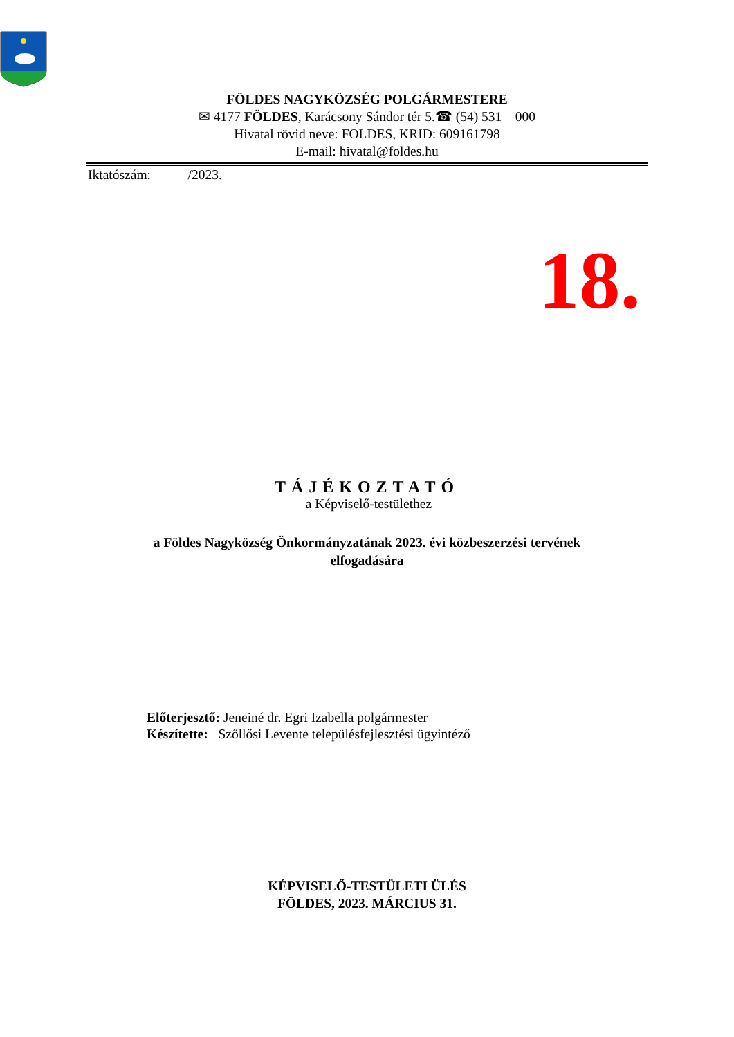FÖLDES NAGYKÖZSÉG POLGÁRMESTERE
✉ 4177 FÖLDES, Karácsony Sándor tér 5.☎ (54) 531 – 000
Hivatal rövid neve: FOLDES, KRID: 609161798
E-mail: hivatal@foldes.hu
Iktatószám: /2023.
18.
TÁJÉKOZTATÓ
– a Képviselő-testülethez–
a Földes Nagyközség Önkormányzatának 2023. évi közbeszerzési tervének
elfogadására
Előterjesztő: Jeneiné dr. Egri Izabella polgármester
Készítette: Szőllősi Levente településfejlesztési ügyintéző
KÉPVISELŐ-TESTÜLETI ÜLÉS
FÖLDES, 2023. MÁRCIUS 31.